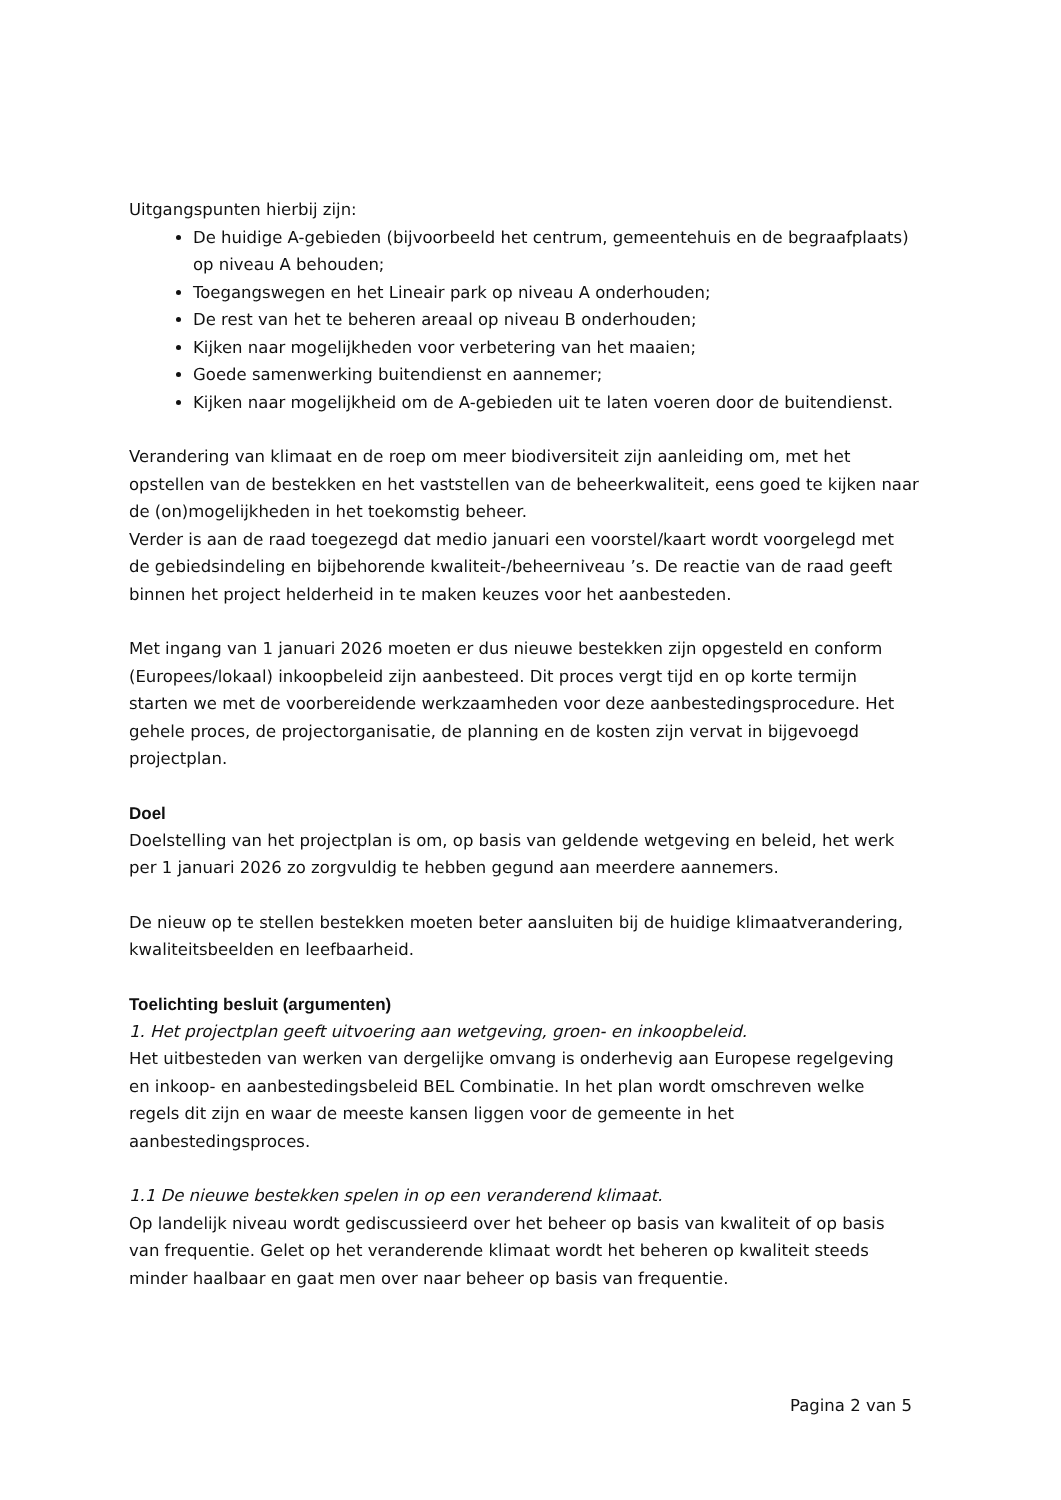Uitgangspunten hierbij zijn:
De huidige A-gebieden (bijvoorbeeld het centrum, gemeentehuis en de begraafplaats) op niveau A behouden;
Toegangswegen en het Lineair park op niveau A onderhouden;
De rest van het te beheren areaal op niveau B onderhouden;
Kijken naar mogelijkheden voor verbetering van het maaien;
Goede samenwerking buitendienst en aannemer;
Kijken naar mogelijkheid om de A-gebieden uit te laten voeren door de buitendienst.
Verandering van klimaat en de roep om meer biodiversiteit zijn aanleiding om, met het opstellen van de bestekken en het vaststellen van de beheerkwaliteit, eens goed te kijken naar de (on)mogelijkheden in het toekomstig beheer.
Verder is aan de raad toegezegd dat medio januari een voorstel/kaart wordt voorgelegd met de gebiedsindeling en bijbehorende kwaliteit-/beheerniveau ’s. De reactie van de raad geeft binnen het project helderheid in te maken keuzes voor het aanbesteden.
Met ingang van 1 januari 2026 moeten er dus nieuwe bestekken zijn opgesteld en conform (Europees/lokaal) inkoopbeleid zijn aanbesteed. Dit proces vergt tijd en op korte termijn starten we met de voorbereidende werkzaamheden voor deze aanbestedingsprocedure. Het gehele proces, de projectorganisatie, de planning en de kosten zijn vervat in bijgevoegd projectplan.
Doel
Doelstelling van het projectplan is om, op basis van geldende wetgeving en beleid, het werk per 1 januari 2026 zo zorgvuldig te hebben gegund aan meerdere aannemers.
De nieuw op te stellen bestekken moeten beter aansluiten bij de huidige klimaatverandering, kwaliteitsbeelden en leefbaarheid.
Toelichting besluit (argumenten)
1. Het projectplan geeft uitvoering aan wetgeving, groen- en inkoopbeleid.
Het uitbesteden van werken van dergelijke omvang is onderhevig aan Europese regelgeving en inkoop- en aanbestedingsbeleid BEL Combinatie. In het plan wordt omschreven welke regels dit zijn en waar de meeste kansen liggen voor de gemeente in het aanbestedingsproces.
1.1 De nieuwe bestekken spelen in op een veranderend klimaat.
Op landelijk niveau wordt gediscussieerd over het beheer op basis van kwaliteit of op basis van frequentie. Gelet op het veranderende klimaat wordt het beheren op kwaliteit steeds minder haalbaar en gaat men over naar beheer op basis van frequentie.
Pagina 2 van 5